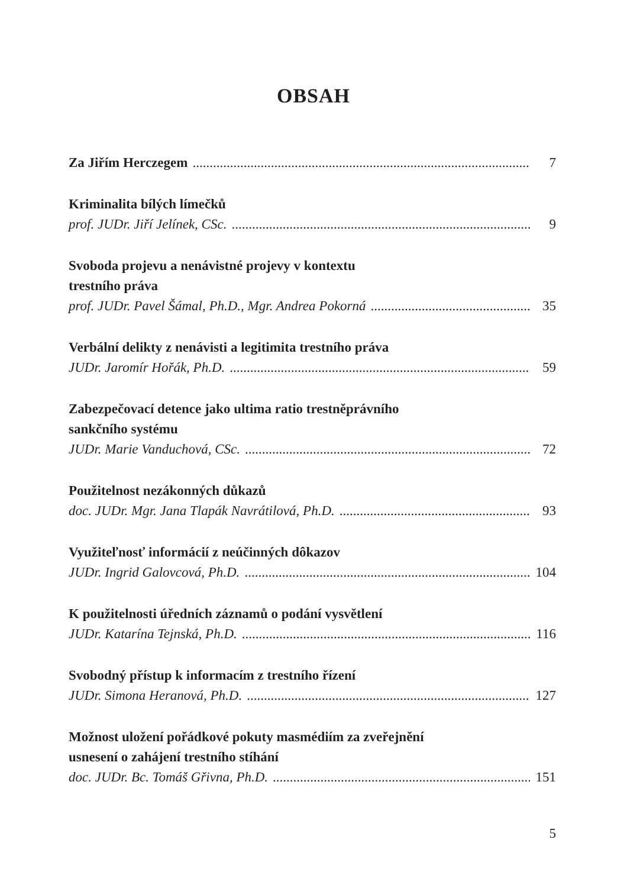OBSAH
Za Jiřím Herczegem 7
Kriminalita bílých límečků
prof. JUDr. Jiří Jelínek, CSc. 9
Svoboda projevu a nenávistné projevy v kontextu
trestního práva
prof. JUDr. Pavel Šámal, Ph.D., Mgr. Andrea Pokorná 35
Verbální delikty z nenávisti a legitimita trestního práva
JUDr. Jaromír Hořák, Ph.D. 59
Zabezpečovací detence jako ultima ratio trestněprávního
sankčního systému
JUDr. Marie Vanduchová, CSc. 72
Použitelnost nezákonných důkazů
doc. JUDr. Mgr. Jana Tlapák Navrátilová, Ph.D. 93
Využiteľnosť informácií z neúčinných dôkazov
JUDr. Ingrid Galovcová, Ph.D. 104
K použitelnosti úředních záznamů o podání vysvětlení
JUDr. Katarína Tejnská, Ph.D. 116
Svobodný přístup k informacím z trestního řízení
JUDr. Simona Heranová, Ph.D. 127
Možnost uložení pořádkové pokuty masmédiím za zveřejnění
usnesení o zahájení trestního stíhání
doc. JUDr. Bc. Tomáš Gřivna, Ph.D. 151
5